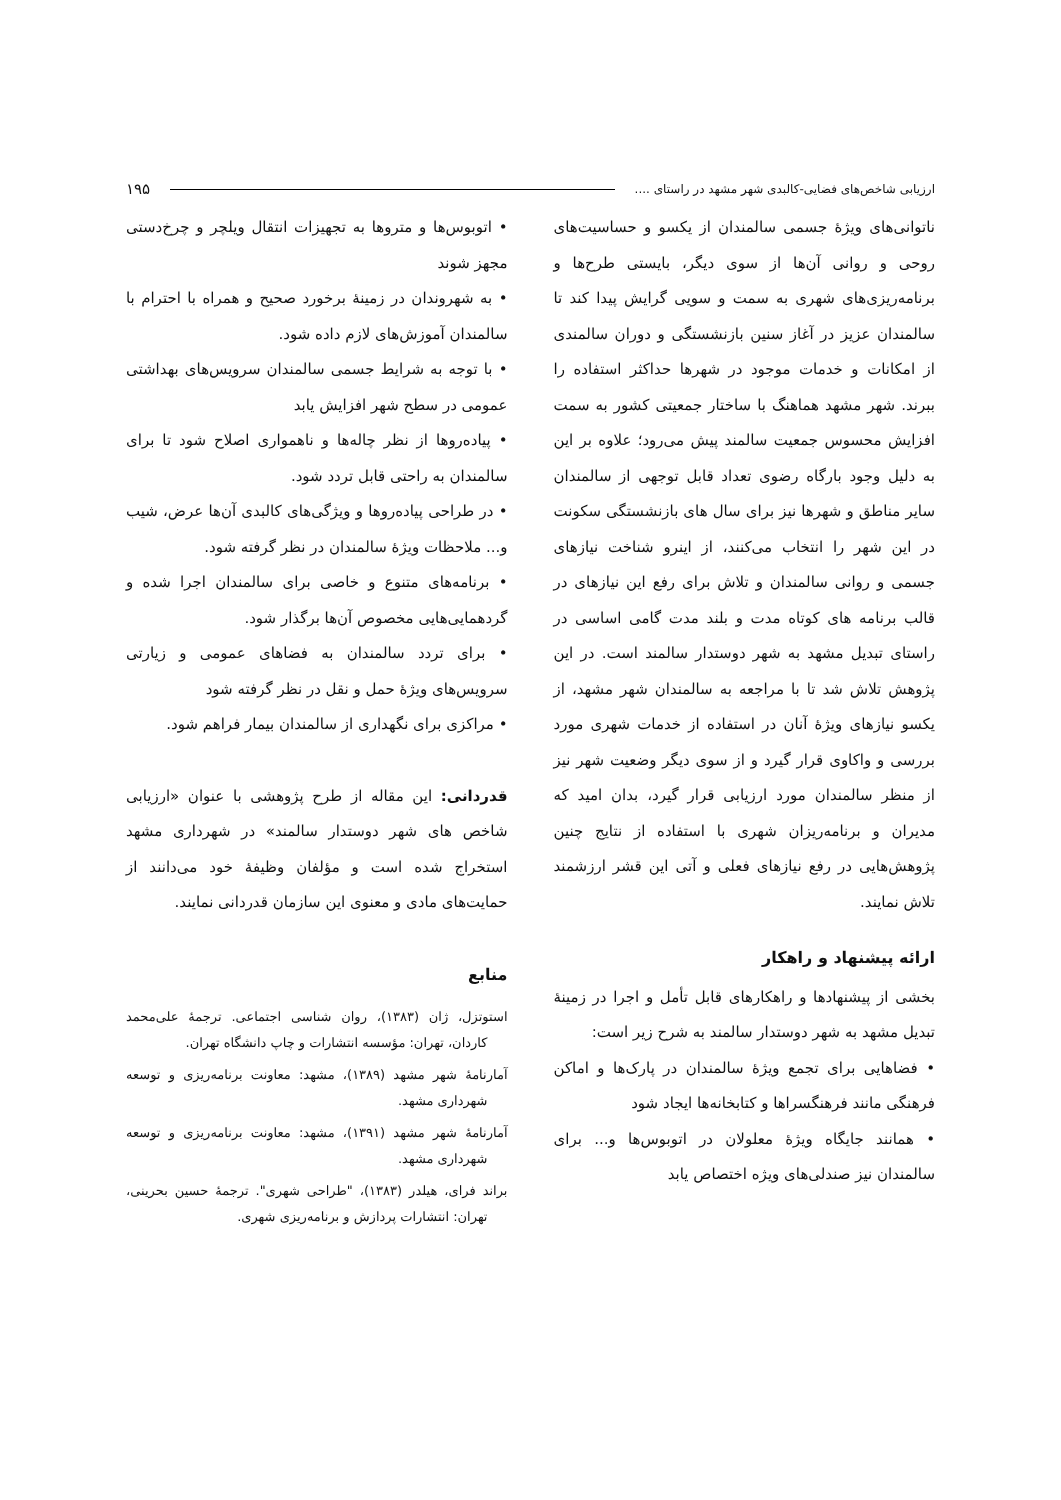ارزیابی شاخص‌های فضایی-کالبدی شهر مشهد در راستای .... ۱۹۵
ناتوانی‌های ویژۀ جسمی سالمندان از یکسو و حساسیت‌های روحی و روانی آن‌ها از سوی دیگر، بایستی طرح‌ها و برنامه‌ریزی‌های شهری به سمت و سویی گرایش پیدا کند تا سالمندان عزیز در آغاز سنین بازنشستگی و دوران سالمندی از امکانات و خدمات موجود در شهرها حداکثر استفاده را ببرند. شهر مشهد هماهنگ با ساختار جمعیتی کشور به سمت افزایش محسوس جمعیت سالمند پیش می‌رود؛ علاوه بر این به دلیل وجود بارگاه رضوی تعداد قابل توجهی از سالمندان سایر مناطق و شهرها نیز برای سال های بازنشستگی سکونت در این شهر را انتخاب می‌کنند، از اینرو شناخت نیازهای جسمی و روانی سالمندان و تلاش برای رفع این نیازهای در قالب برنامه های کوتاه مدت و بلند مدت گامی اساسی در راستای تبدیل مشهد به شهر دوستدار سالمند است. در این پژوهش تلاش شد تا با مراجعه به سالمندان شهر مشهد، از یکسو نیازهای ویژۀ آنان در استفاده از خدمات شهری مورد بررسی و واکاوی قرار گیرد و از سوی دیگر وضعیت شهر نیز از منظر سالمندان مورد ارزیابی قرار گیرد، بدان امید که مدیران و برنامه‌ریزان شهری با استفاده از نتایج چنین پژوهش‌هایی در رفع نیازهای فعلی و آتی این قشر ارزشمند تلاش نمایند.
ارائه پیشنهاد و راهکار
بخشی از پیشنهادها و راهکارهای قابل تأمل و اجرا در زمینۀ تبدیل مشهد به شهر دوستدار سالمند به شرح زیر است:
• فضاهایی برای تجمع ویژۀ سالمندان در پارک‌ها و اماکن فرهنگی مانند فرهنگسراها و کتابخانه‌ها ایجاد شود
• همانند جایگاه ویژۀ معلولان در اتوبوس‌ها و... برای سالمندان نیز صندلی‌های ویژه اختصاص یابد
• اتوبوس‌ها و متروها به تجهیزات انتقال ویلچر و چرخ‌دستی مجهز شوند
• به شهروندان در زمینۀ برخورد صحیح و همراه با احترام با سالمندان آموزش‌های لازم داده شود.
• با توجه به شرایط جسمی سالمندان سرویس‌های بهداشتی عمومی در سطح شهر افزایش یابد
• پیاده‌روها از نظر چاله‌ها و ناهمواری اصلاح شود تا برای سالمندان به راحتی قابل تردد شود.
• در طراحی پیاده‌روها و ویژگی‌های کالبدی آن‌ها عرض، شیب و... ملاحظات ویژۀ سالمندان در نظر گرفته شود.
• برنامه‌های متنوع و خاصی برای سالمندان اجرا شده و گردهمایی‌هایی مخصوص آن‌ها برگذار شود.
• برای تردد سالمندان به فضاهای عمومی و زیارتی سرویس‌های ویژۀ حمل و نقل در نظر گرفته شود
• مراکزی برای نگهداری از سالمندان بیمار فراهم شود.
قدردانی: این مقاله از طرح پژوهشی با عنوان «ارزیابی شاخص های شهر دوستدار سالمند» در شهرداری مشهد استخراج شده است و مؤلفان وظیفۀ خود می‌دانند از حمایت‌های مادی و معنوی این سازمان قدردانی نمایند.
منابع
استوتزل، ژان (۱۳۸۳)، روان شناسی اجتماعی. ترجمۀ علی‌محمد کاردان، تهران: مؤسسه انتشارات و چاپ دانشگاه تهران.
آمارنامۀ شهر مشهد (۱۳۸۹)، مشهد: معاونت برنامه‌ریزی و توسعه شهرداری مشهد.
آمارنامۀ شهر مشهد (۱۳۹۱)، مشهد: معاونت برنامه‌ریزی و توسعه شهرداری مشهد.
براند فرای، هیلدر (۱۳۸۳)، "طراحی شهری". ترجمۀ حسین بحرینی، تهران: انتشارات پردازش و برنامه‌ریزی شهری.